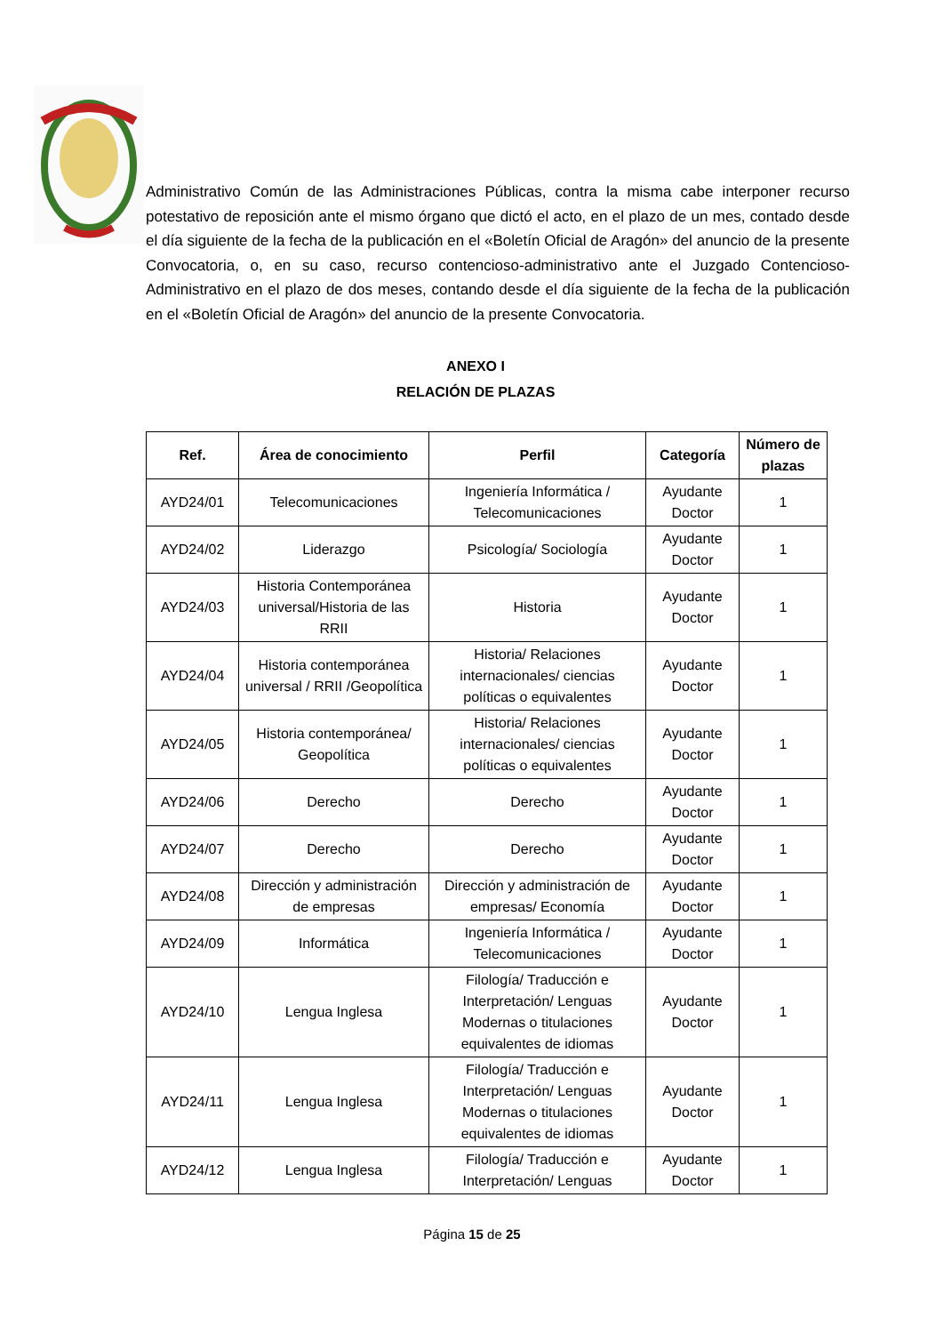Administrativo Común de las Administraciones Públicas, contra la misma cabe interponer recurso potestativo de reposición ante el mismo órgano que dictó el acto, en el plazo de un mes, contado desde el día siguiente de la fecha de la publicación en el «Boletín Oficial de Aragón» del anuncio de la presente Convocatoria, o, en su caso, recurso contencioso-administrativo ante el Juzgado Contencioso-Administrativo en el plazo de dos meses, contando desde el día siguiente de la fecha de la publicación en el «Boletín Oficial de Aragón» del anuncio de la presente Convocatoria.
ANEXO I
RELACIÓN DE PLAZAS
| Ref. | Área de conocimiento | Perfil | Categoría | Número de plazas |
| --- | --- | --- | --- | --- |
| AYD24/01 | Telecomunicaciones | Ingeniería Informática / Telecomunicaciones | Ayudante Doctor | 1 |
| AYD24/02 | Liderazgo | Psicología/ Sociología | Ayudante Doctor | 1 |
| AYD24/03 | Historia Contemporánea universal/Historia de las RRII | Historia | Ayudante Doctor | 1 |
| AYD24/04 | Historia contemporánea universal / RRII /Geopolítica | Historia/ Relaciones internacionales/ ciencias políticas o equivalentes | Ayudante Doctor | 1 |
| AYD24/05 | Historia contemporánea/ Geopolítica | Historia/ Relaciones internacionales/ ciencias políticas o equivalentes | Ayudante Doctor | 1 |
| AYD24/06 | Derecho | Derecho | Ayudante Doctor | 1 |
| AYD24/07 | Derecho | Derecho | Ayudante Doctor | 1 |
| AYD24/08 | Dirección y administración de empresas | Dirección y administración de empresas/ Economía | Ayudante Doctor | 1 |
| AYD24/09 | Informática | Ingeniería Informática / Telecomunicaciones | Ayudante Doctor | 1 |
| AYD24/10 | Lengua Inglesa | Filología/ Traducción e Interpretación/ Lenguas Modernas o titulaciones equivalentes de idiomas | Ayudante Doctor | 1 |
| AYD24/11 | Lengua Inglesa | Filología/ Traducción e Interpretación/ Lenguas Modernas o titulaciones equivalentes de idiomas | Ayudante Doctor | 1 |
| AYD24/12 | Lengua Inglesa | Filología/ Traducción e Interpretación/ Lenguas | Ayudante Doctor | 1 |
Página 15 de 25